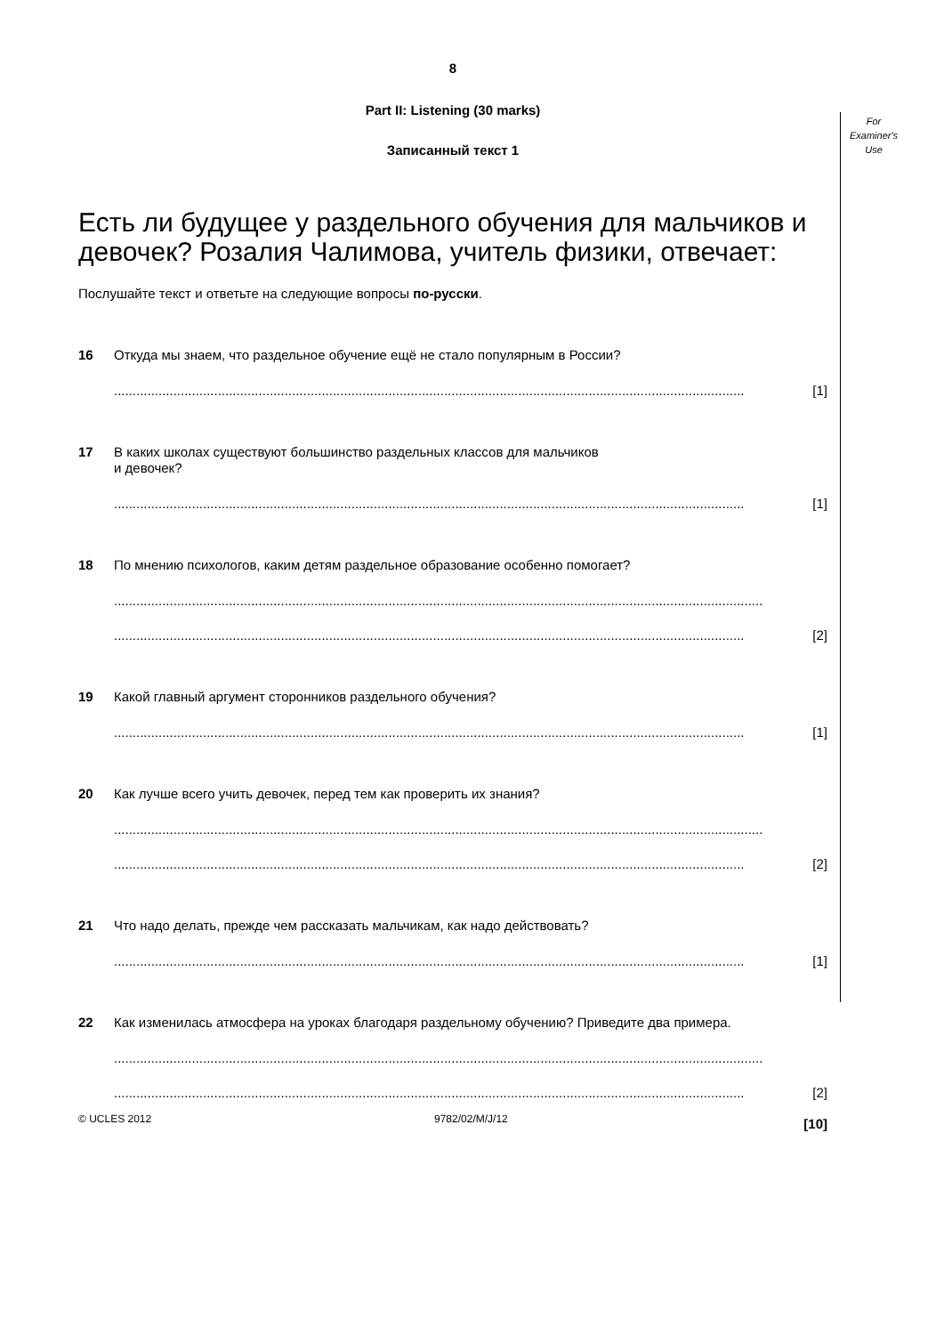For Examiner's Use
8
Part II: Listening (30 marks)
Записанный текст 1
Есть ли будущее у раздельного обучения для мальчиков и девочек? Розалия Чалимова, учитель физики, отвечает:
Послушайте текст и ответьте на следующие вопросы по-русски.
16 Откуда мы знаем, что раздельное обучение ещё не стало популярным в России?
.......................................................................................................................................................................... [1]
17 В каких школах существуют большинство раздельных классов для мальчиков
и девочек?
.......................................................................................................................................................................... [1]
18 По мнению психологов, каким детям раздельное образование особенно помогает?
...............................................................................................................................................................................
.......................................................................................................................................................................... [2]
19 Какой главный аргумент сторонников раздельного обучения?
.......................................................................................................................................................................... [1]
20 Как лучше всего учить девочек, перед тем как проверить их знания?
...............................................................................................................................................................................
.......................................................................................................................................................................... [2]
21 Что надо делать, прежде чем рассказать мальчикам, как надо действовать?
.......................................................................................................................................................................... [1]
22 Как изменилась атмосфера на уроках благодаря раздельному обучению? Приведите два примера.
...............................................................................................................................................................................
.......................................................................................................................................................................... [2]
[10]
© UCLES 2012 9782/02/M/J/12